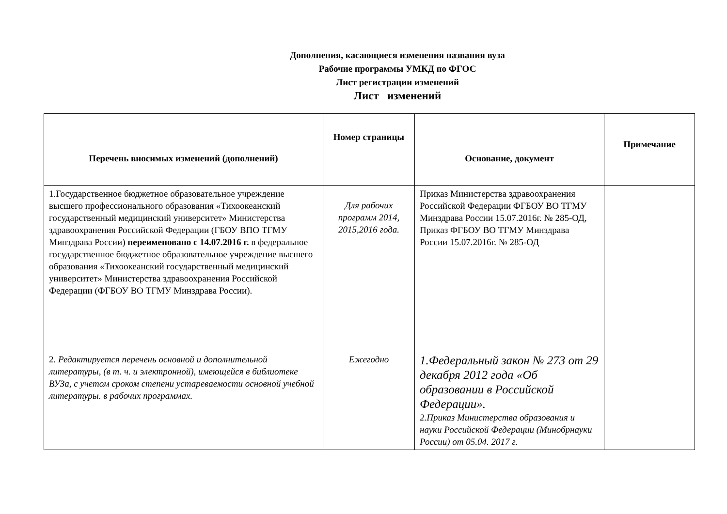Дополнения, касающиеся изменения названия вуза
Рабочие программы УМКД по ФГОС
Лист регистрации изменений
Лист изменений
| Перечень вносимых изменений (дополнений) | Номер страницы | Основание, документ | Примечание |
| --- | --- | --- | --- |
| 1.Государственное бюджетное образовательное учреждение высшего профессионального образования «Тихоокеанский государственный медицинский университет» Министерства здравоохранения Российской Федерации (ГБОУ ВПО ТГМУ Минздрава России) переименовано с 14.07.2016 г. в федеральное государственное бюджетное образовательное учреждение высшего образования «Тихоокеанский государственный медицинский университет» Министерства здравоохранения Российской Федерации (ФГБОУ ВО ТГМУ Минздрава России). | Для рабочих программ 2014, 2015,2016 года. | Приказ Министерства здравоохранения Российской Федерации ФГБОУ ВО ТГМУ Минздрава России 15.07.2016г. № 285-ОД, Приказ ФГБОУ ВО ТГМУ Минздрава России 15.07.2016г. № 285-ОД | |
| 2. Редактируется перечень основной и дополнительной литературы, (в т. ч. и электронной), имеющейся в библиотеке ВУЗа, с учетом сроком степени устареваемости основной учебной литературы. в рабочих программах. | Ежегодно | 1.Федеральный закон № 273 от 29 декабря 2012 года «Об образовании в Российской Федерации». 2.Приказ Министерства образования и науки Российской Федерации (Минобрнауки России) от 05.04. 2017 г. | |